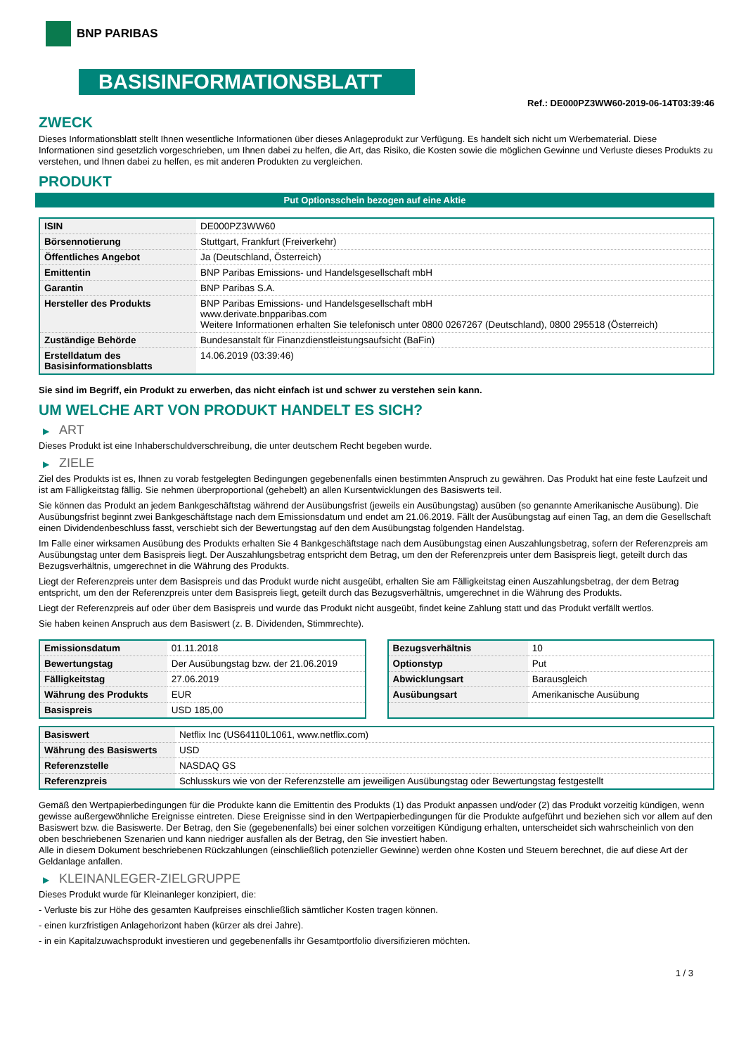BNP PARIBAS
BASISINFORMATIONSBLATT
Ref.: DE000PZ3WW60-2019-06-14T03:39:46
ZWECK
Dieses Informationsblatt stellt Ihnen wesentliche Informationen über dieses Anlageprodukt zur Verfügung. Es handelt sich nicht um Werbematerial. Diese Informationen sind gesetzlich vorgeschrieben, um Ihnen dabei zu helfen, die Art, das Risiko, die Kosten sowie die möglichen Gewinne und Verluste dieses Produkts zu verstehen, und Ihnen dabei zu helfen, es mit anderen Produkten zu vergleichen.
PRODUKT
Put Optionsschein bezogen auf eine Aktie
| ISIN | DE000PZ3WW60 |
| Börsennotierung | Stuttgart, Frankfurt (Freiverkehr) |
| Öffentliches Angebot | Ja (Deutschland, Österreich) |
| Emittentin | BNP Paribas Emissions- und Handelsgesellschaft mbH |
| Garantin | BNP Paribas S.A. |
| Hersteller des Produkts | BNP Paribas Emissions- und Handelsgesellschaft mbH www.derivate.bnpparibas.com Weitere Informationen erhalten Sie telefonisch unter 0800 0267267 (Deutschland), 0800 295518 (Österreich) |
| Zuständige Behörde | Bundesanstalt für Finanzdienstleistungsaufsicht (BaFin) |
| Erstelldatum des Basisinformationsblatts | 14.06.2019 (03:39:46) |
Sie sind im Begriff, ein Produkt zu erwerben, das nicht einfach ist und schwer zu verstehen sein kann.
UM WELCHE ART VON PRODUKT HANDELT ES SICH?
▶ ART
Dieses Produkt ist eine Inhaberschuldverschreibung, die unter deutschem Recht begeben wurde.
▶ ZIELE
Ziel des Produkts ist es, Ihnen zu vorab festgelegten Bedingungen gegebenenfalls einen bestimmten Anspruch zu gewähren. Das Produkt hat eine feste Laufzeit und ist am Fälligkeitstag fällig. Sie nehmen überproportional (gehebelt) an allen Kursentwicklungen des Basiswerts teil.
Sie können das Produkt an jedem Bankgeschäftstag während der Ausübungsfrist (jeweils ein Ausübungstag) ausüben (so genannte Amerikanische Ausübung). Die Ausübungsfrist beginnt zwei Bankgeschäftstage nach dem Emissionsdatum und endet am 21.06.2019. Fällt der Ausübungstag auf einen Tag, an dem die Gesellschaft einen Dividendenbeschluss fasst, verschiebt sich der Bewertungstag auf den dem Ausübungstag folgenden Handelstag.
Im Falle einer wirksamen Ausübung des Produkts erhalten Sie 4 Bankgeschäftstage nach dem Ausübungstag einen Auszahlungsbetrag, sofern der Referenzpreis am Ausübungstag unter dem Basispreis liegt. Der Auszahlungsbetrag entspricht dem Betrag, um den der Referenzpreis unter dem Basispreis liegt, geteilt durch das Bezugsverhältnis, umgerechnet in die Währung des Produkts.
Liegt der Referenzpreis unter dem Basispreis und das Produkt wurde nicht ausgeübt, erhalten Sie am Fälligkeitstag einen Auszahlungsbetrag, der dem Betrag entspricht, um den der Referenzpreis unter dem Basispreis liegt, geteilt durch das Bezugsverhältnis, umgerechnet in die Währung des Produkts.
Liegt der Referenzpreis auf oder über dem Basispreis und wurde das Produkt nicht ausgeübt, findet keine Zahlung statt und das Produkt verfällt wertlos.
Sie haben keinen Anspruch aus dem Basiswert (z. B. Dividenden, Stimmrechte).
| Emissionsdatum | 01.11.2018 |
| Bewertungstag | Der Ausübungstag bzw. der 21.06.2019 |
| Fälligkeitstag | 27.06.2019 |
| Währung des Produkts | EUR |
| Basispreis | USD 185,00 |
| Bezugsverhältnis | 10 |
| Optionstyp | Put |
| Abwicklungsart | Barausgleich |
| Ausübungsart | Amerikanische Ausübung |
| Basiswert | Netflix Inc (US64110L1061, www.netflix.com) |
| Währung des Basiswerts | USD |
| Referenzstelle | NASDAQ GS |
| Referenzpreis | Schlusskurs wie von der Referenzstelle am jeweiligen Ausübungstag oder Bewertungstag festgestellt |
Gemäß den Wertpapierbedingungen für die Produkte kann die Emittentin des Produkts (1) das Produkt anpassen und/oder (2) das Produkt vorzeitig kündigen, wenn gewisse außergewöhnliche Ereignisse eintreten. Diese Ereignisse sind in den Wertpapierbedingungen für die Produkte aufgeführt und beziehen sich vor allem auf den Basiswert bzw. die Basiswerte. Der Betrag, den Sie (gegebenenfalls) bei einer solchen vorzeitigen Kündigung erhalten, unterscheidet sich wahrscheinlich von den oben beschriebenen Szenarien und kann niedriger ausfallen als der Betrag, den Sie investiert haben.
Alle in diesem Dokument beschriebenen Rückzahlungen (einschließlich potenzieller Gewinne) werden ohne Kosten und Steuern berechnet, die auf diese Art der Geldanlage anfallen.
▶ KLEINANLEGER-ZIELGRUPPE
Dieses Produkt wurde für Kleinanleger konzipiert, die:
- Verluste bis zur Höhe des gesamten Kaufpreises einschließlich sämtlicher Kosten tragen können.
- einen kurzfristigen Anlagehorizont haben (kürzer als drei Jahre).
- in ein Kapitalzuwachsprodukt investieren und gegebenenfalls ihr Gesamtportfolio diversifizieren möchten.
1 / 3